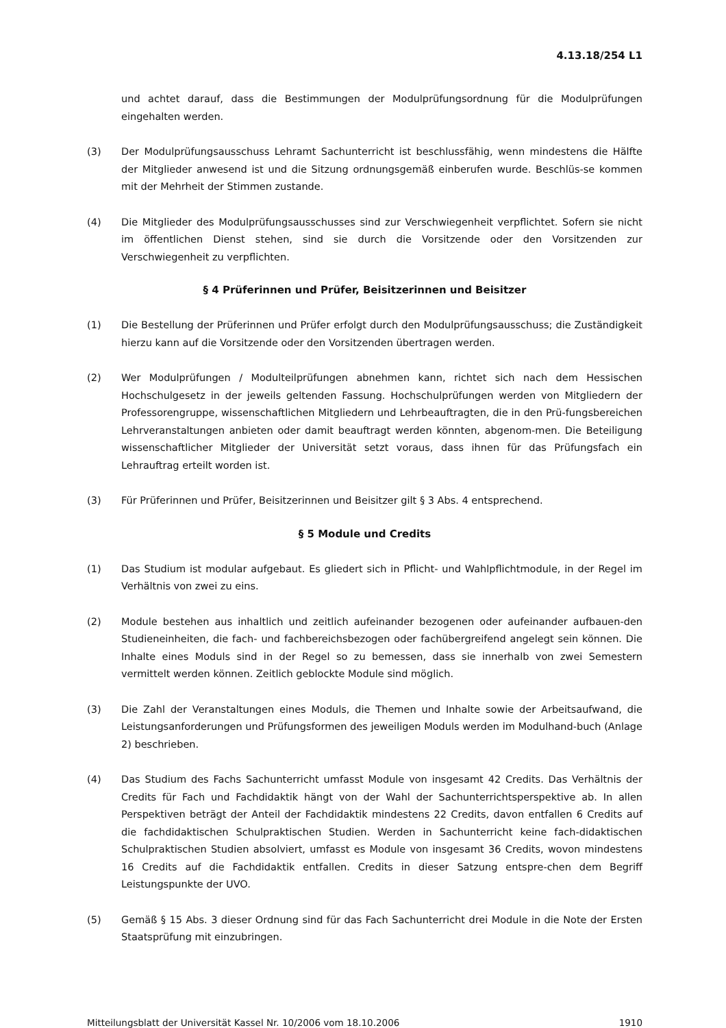4.13.18/254 L1
und achtet darauf, dass die Bestimmungen der Modulprüfungsordnung für die Modulprüfungen eingehalten werden.
(3) Der Modulprüfungsausschuss Lehramt Sachunterricht ist beschlussfähig, wenn mindestens die Hälfte der Mitglieder anwesend ist und die Sitzung ordnungsgemäß einberufen wurde. Beschlüs-se kommen mit der Mehrheit der Stimmen zustande.
(4) Die Mitglieder des Modulprüfungsausschusses sind zur Verschwiegenheit verpflichtet. Sofern sie nicht im öffentlichen Dienst stehen, sind sie durch die Vorsitzende oder den Vorsitzenden zur Verschwiegenheit zu verpflichten.
§ 4 Prüferinnen und Prüfer, Beisitzerinnen und Beisitzer
(1) Die Bestellung der Prüferinnen und Prüfer erfolgt durch den Modulprüfungsausschuss; die Zuständigkeit hierzu kann auf die Vorsitzende oder den Vorsitzenden übertragen werden.
(2) Wer Modulprüfungen / Modulteilprüfungen abnehmen kann, richtet sich nach dem Hessischen Hochschulgesetz in der jeweils geltenden Fassung. Hochschulprüfungen werden von Mitgliedern der Professorengruppe, wissenschaftlichen Mitgliedern und Lehrbeauftragten, die in den Prü-fungsbereichen Lehrveranstaltungen anbieten oder damit beauftragt werden könnten, abgenom-men. Die Beteiligung wissenschaftlicher Mitglieder der Universität setzt voraus, dass ihnen für das Prüfungsfach ein Lehrauftrag erteilt worden ist.
(3) Für Prüferinnen und Prüfer, Beisitzerinnen und Beisitzer gilt § 3 Abs. 4 entsprechend.
§ 5 Module und Credits
(1) Das Studium ist modular aufgebaut. Es gliedert sich in Pflicht- und Wahlpflichtmodule, in der Regel im Verhältnis von zwei zu eins.
(2) Module bestehen aus inhaltlich und zeitlich aufeinander bezogenen oder aufeinander aufbauen-den Studieneinheiten, die fach- und fachbereichsbezogen oder fachübergreifend angelegt sein können. Die Inhalte eines Moduls sind in der Regel so zu bemessen, dass sie innerhalb von zwei Semestern vermittelt werden können. Zeitlich geblockte Module sind möglich.
(3) Die Zahl der Veranstaltungen eines Moduls, die Themen und Inhalte sowie der Arbeitsaufwand, die Leistungsanforderungen und Prüfungsformen des jeweiligen Moduls werden im Modulhand-buch (Anlage 2) beschrieben.
(4) Das Studium des Fachs Sachunterricht umfasst Module von insgesamt 42 Credits. Das Verhältnis der Credits für Fach und Fachdidaktik hängt von der Wahl der Sachunterrichtsperspektive ab. In allen Perspektiven beträgt der Anteil der Fachdidaktik mindestens 22 Credits, davon entfallen 6 Credits auf die fachdidaktischen Schulpraktischen Studien. Werden in Sachunterricht keine fach-didaktischen Schulpraktischen Studien absolviert, umfasst es Module von insgesamt 36 Credits, wovon mindestens 16 Credits auf die Fachdidaktik entfallen. Credits in dieser Satzung entspre-chen dem Begriff Leistungspunkte der UVO.
(5) Gemäß § 15 Abs. 3 dieser Ordnung sind für das Fach Sachunterricht drei Module in die Note der Ersten Staatsprüfung mit einzubringen.
Mitteilungsblatt der Universität Kassel Nr. 10/2006 vom 18.10.2006 1910